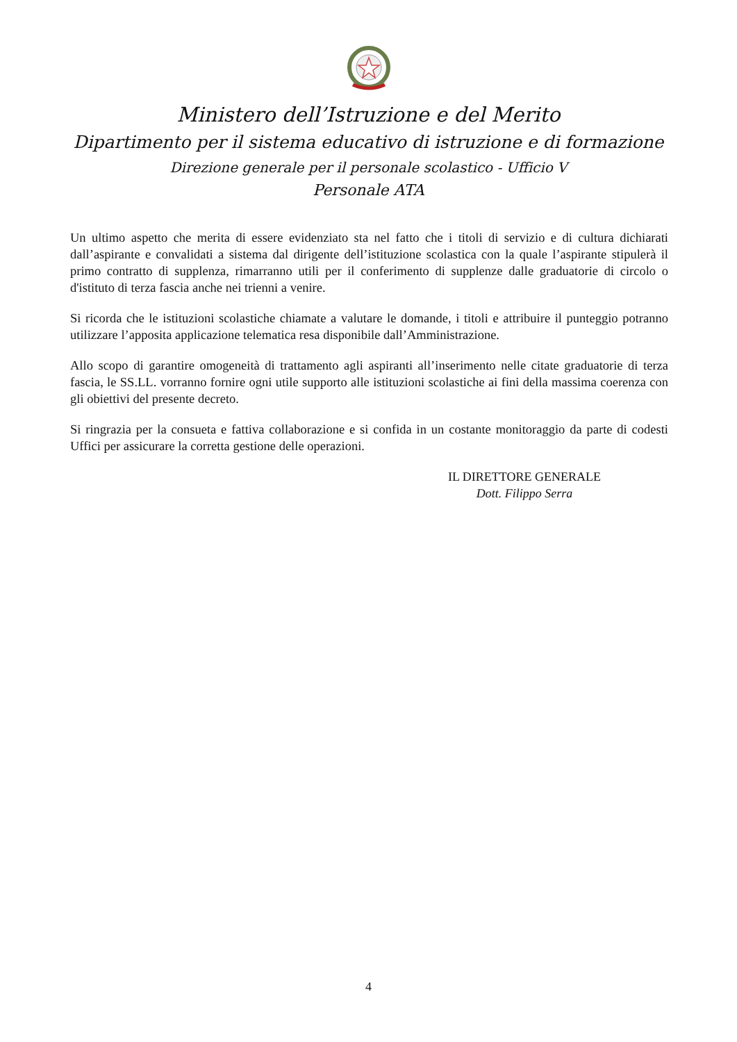Ministero dell’Istruzione e del Merito
Dipartimento per il sistema educativo di istruzione e di formazione
Direzione generale per il personale scolastico - Ufficio V
Personale ATA
Un ultimo aspetto che merita di essere evidenziato sta nel fatto che i titoli di servizio e di cultura dichiarati dall’aspirante e convalidati a sistema dal dirigente dell’istituzione scolastica con la quale l’aspirante stipulerà il primo contratto di supplenza, rimarranno utili per il conferimento di supplenze dalle graduatorie di circolo o d'istituto di terza fascia anche nei trienni a venire.
Si ricorda che le istituzioni scolastiche chiamate a valutare le domande, i titoli e attribuire il punteggio potranno utilizzare l’apposita applicazione telematica resa disponibile dall’Amministrazione.
Allo scopo di garantire omogeneità di trattamento agli aspiranti all’inserimento nelle citate graduatorie di terza fascia, le SS.LL. vorranno fornire ogni utile supporto alle istituzioni scolastiche ai fini della massima coerenza con gli obiettivi del presente decreto.
Si ringrazia per la consueta e fattiva collaborazione e si confida in un costante monitoraggio da parte di codesti Uffici per assicurare la corretta gestione delle operazioni.
IL DIRETTORE GENERALE
Dott. Filippo Serra
4